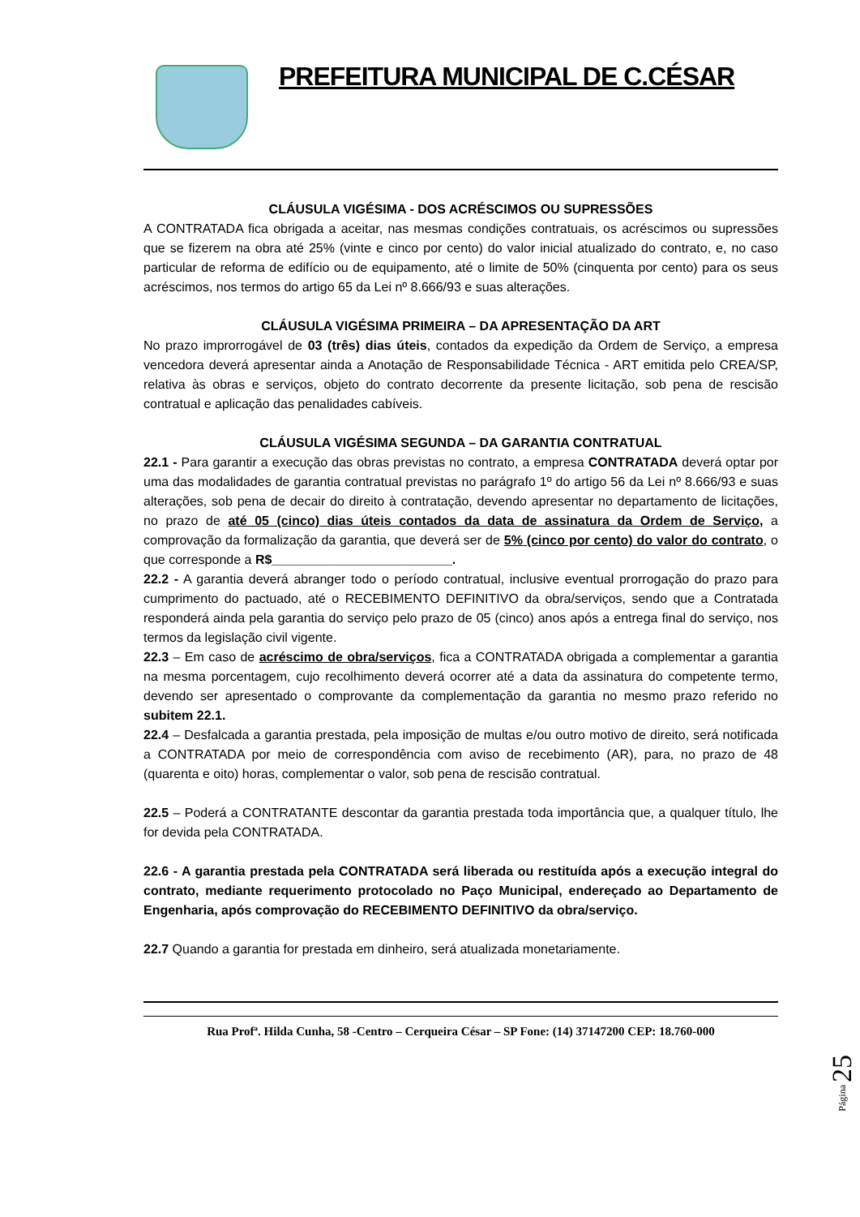PREFEITURA MUNICIPAL DE C.CÉSAR
CLÁUSULA VIGÉSIMA - DOS ACRÉSCIMOS OU SUPRESSÕES
A CONTRATADA fica obrigada a aceitar, nas mesmas condições contratuais, os acréscimos ou supressões que se fizerem na obra até 25% (vinte e cinco por cento) do valor inicial atualizado do contrato, e, no caso particular de reforma de edifício ou de equipamento, até o limite de 50% (cinquenta por cento) para os seus acréscimos, nos termos do artigo 65 da Lei nº 8.666/93 e suas alterações.
CLÁUSULA VIGÉSIMA PRIMEIRA – DA APRESENTAÇÃO DA ART
No prazo improrrogável de 03 (três) dias úteis, contados da expedição da Ordem de Serviço, a empresa vencedora deverá apresentar ainda a Anotação de Responsabilidade Técnica - ART emitida pelo CREA/SP, relativa às obras e serviços, objeto do contrato decorrente da presente licitação, sob pena de rescisão contratual e aplicação das penalidades cabíveis.
CLÁUSULA VIGÉSIMA SEGUNDA – DA GARANTIA CONTRATUAL
22.1 - Para garantir a execução das obras previstas no contrato, a empresa CONTRATADA deverá optar por uma das modalidades de garantia contratual previstas no parágrafo 1º do artigo 56 da Lei nº 8.666/93 e suas alterações, sob pena de decair do direito à contratação, devendo apresentar no departamento de licitações, no prazo de até 05 (cinco) dias úteis contados da data de assinatura da Ordem de Serviço, a comprovação da formalização da garantia, que deverá ser de 5% (cinco por cento) do valor do contrato, o que corresponde a R$_________________________.
22.2 - A garantia deverá abranger todo o período contratual, inclusive eventual prorrogação do prazo para cumprimento do pactuado, até o RECEBIMENTO DEFINITIVO da obra/serviços, sendo que a Contratada responderá ainda pela garantia do serviço pelo prazo de 05 (cinco) anos após a entrega final do serviço, nos termos da legislação civil vigente.
22.3 – Em caso de acréscimo de obra/serviços, fica a CONTRATADA obrigada a complementar a garantia na mesma porcentagem, cujo recolhimento deverá ocorrer até a data da assinatura do competente termo, devendo ser apresentado o comprovante da complementação da garantia no mesmo prazo referido no subitem 22.1.
22.4 – Desfalcada a garantia prestada, pela imposição de multas e/ou outro motivo de direito, será notificada a CONTRATADA por meio de correspondência com aviso de recebimento (AR), para, no prazo de 48 (quarenta e oito) horas, complementar o valor, sob pena de rescisão contratual.
22.5 – Poderá a CONTRATANTE descontar da garantia prestada toda importância que, a qualquer título, lhe for devida pela CONTRATADA.
22.6 - A garantia prestada pela CONTRATADA será liberada ou restituída após a execução integral do contrato, mediante requerimento protocolado no Paço Municipal, endereçado ao Departamento de Engenharia, após comprovação do RECEBIMENTO DEFINITIVO da obra/serviço.
22.7 Quando a garantia for prestada em dinheiro, será atualizada monetariamente.
Rua Profª. Hilda Cunha, 58 -Centro – Cerqueira César – SP Fone: (14) 37147200 CEP: 18.760-000
Página 25